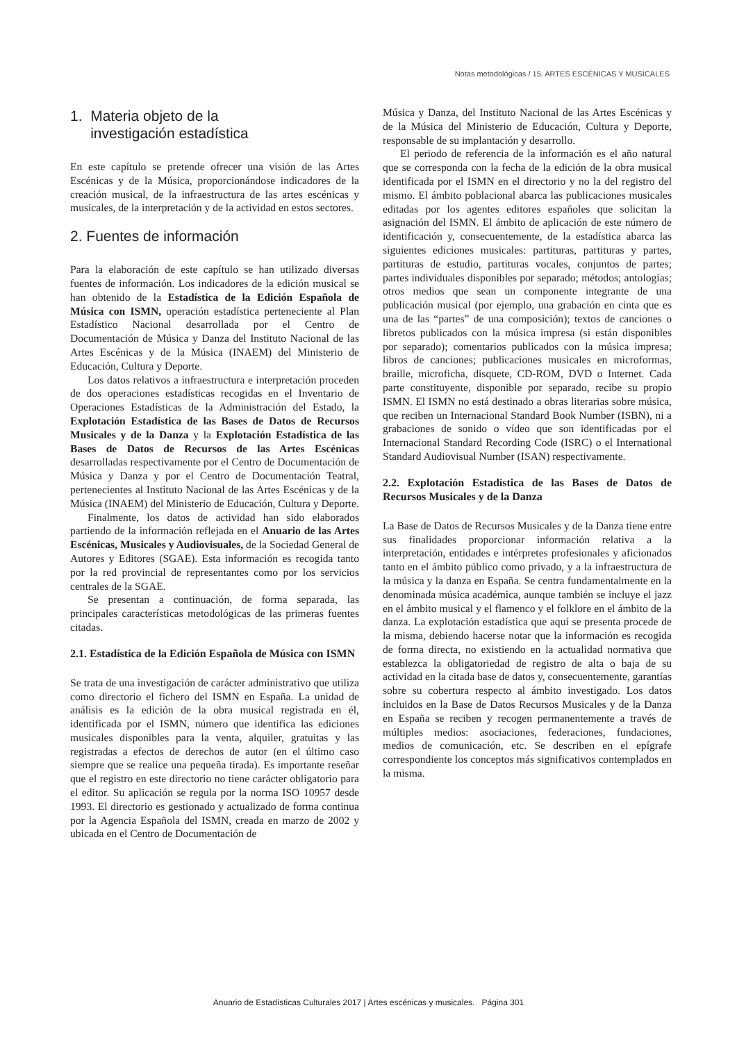Notas metodológicas / 15. ARTES ESCÉNICAS Y MUSICALES
1. Materia objeto de la
investigación estadística
En este capítulo se pretende ofrecer una visión de las Artes Escénicas y de la Música, proporcionándose indicadores de la creación musical, de la infraestructura de las artes escénicas y musicales, de la interpretación y de la actividad en estos sectores.
2. Fuentes de información
Para la elaboración de este capítulo se han utilizado diversas fuentes de información. Los indicadores de la edición musical se han obtenido de la Estadística de la Edición Española de Música con ISMN, operación estadística perteneciente al Plan Estadístico Nacional desarrollada por el Centro de Documentación de Música y Danza del Instituto Nacional de las Artes Escénicas y de la Música (INAEM) del Ministerio de Educación, Cultura y Deporte.
Los datos relativos a infraestructura e interpretación proceden de dos operaciones estadísticas recogidas en el Inventario de Operaciones Estadísticas de la Administración del Estado, la Explotación Estadística de las Bases de Datos de Recursos Musicales y de la Danza y la Explotación Estadística de las Bases de Datos de Recursos de las Artes Escénicas desarrolladas respectivamente por el Centro de Documentación de Música y Danza y por el Centro de Documentación Teatral, pertenecientes al Instituto Nacional de las Artes Escénicas y de la Música (INAEM) del Ministerio de Educación, Cultura y Deporte.
Finalmente, los datos de actividad han sido elaborados partiendo de la información reflejada en el Anuario de las Artes Escénicas, Musicales y Audiovisuales, de la Sociedad General de Autores y Editores (SGAE). Esta información es recogida tanto por la red provincial de representantes como por los servicios centrales de la SGAE.
Se presentan a continuación, de forma separada, las principales características metodológicas de las primeras fuentes citadas.
2.1. Estadística de la Edición Española de Música con ISMN
Se trata de una investigación de carácter administrativo que utiliza como directorio el fichero del ISMN en España. La unidad de análisis es la edición de la obra musical registrada en él, identificada por el ISMN, número que identifica las ediciones musicales disponibles para la venta, alquiler, gratuitas y las registradas a efectos de derechos de autor (en el último caso siempre que se realice una pequeña tirada). Es importante reseñar que el registro en este directorio no tiene carácter obligatorio para el editor. Su aplicación se regula por la norma ISO 10957 desde 1993. El directorio es gestionado y actualizado de forma continua por la Agencia Española del ISMN, creada en marzo de 2002 y ubicada en el Centro de Documentación de
Música y Danza, del Instituto Nacional de las Artes Escénicas y de la Música del Ministerio de Educación, Cultura y Deporte, responsable de su implantación y desarrollo.
El periodo de referencia de la información es el año natural que se corresponda con la fecha de la edición de la obra musical identificada por el ISMN en el directorio y no la del registro del mismo. El ámbito poblacional abarca las publicaciones musicales editadas por los agentes editores españoles que solicitan la asignación del ISMN. El ámbito de aplicación de este número de identificación y, consecuentemente, de la estadística abarca las siguientes ediciones musicales: partituras, partituras y partes, partituras de estudio, partituras vocales, conjuntos de partes; partes individuales disponibles por separado; métodos; antologías; otros medios que sean un componente integrante de una publicación musical (por ejemplo, una grabación en cinta que es una de las “partes” de una composición); textos de canciones o libretos publicados con la música impresa (si están disponibles por separado); comentarios publicados con la música impresa; libros de canciones; publicaciones musicales en microformas, braille, microficha, disquete, CD-ROM, DVD o Internet. Cada parte constituyente, disponible por separado, recibe su propio ISMN. El ISMN no está destinado a obras literarias sobre música, que reciben un Internacional Standard Book Number (ISBN), ni a grabaciones de sonido o vídeo que son identificadas por el Internacional Standard Recording Code (ISRC) o el International Standard Audiovisual Number (ISAN) respectivamente.
2.2. Explotación Estadística de las Bases de Datos de Recursos Musicales y de la Danza
La Base de Datos de Recursos Musicales y de la Danza tiene entre sus finalidades proporcionar información relativa a la interpretación, entidades e intérpretes profesionales y aficionados tanto en el ámbito público como privado, y a la infraestructura de la música y la danza en España. Se centra fundamentalmente en la denominada música académica, aunque también se incluye el jazz en el ámbito musical y el flamenco y el folklore en el ámbito de la danza. La explotación estadística que aquí se presenta procede de la misma, debiendo hacerse notar que la información es recogida de forma directa, no existiendo en la actualidad normativa que establezca la obligatoriedad de registro de alta o baja de su actividad en la citada base de datos y, consecuentemente, garantías sobre su cobertura respecto al ámbito investigado. Los datos incluidos en la Base de Datos Recursos Musicales y de la Danza en España se reciben y recogen permanentemente a través de múltiples medios: asociaciones, federaciones, fundaciones, medios de comunicación, etc. Se describen en el epígrafe correspondiente los conceptos más significativos contemplados en la misma.
Anuario de Estadísticas Culturales 2017 | Artes escénicas y musicales. Página 301